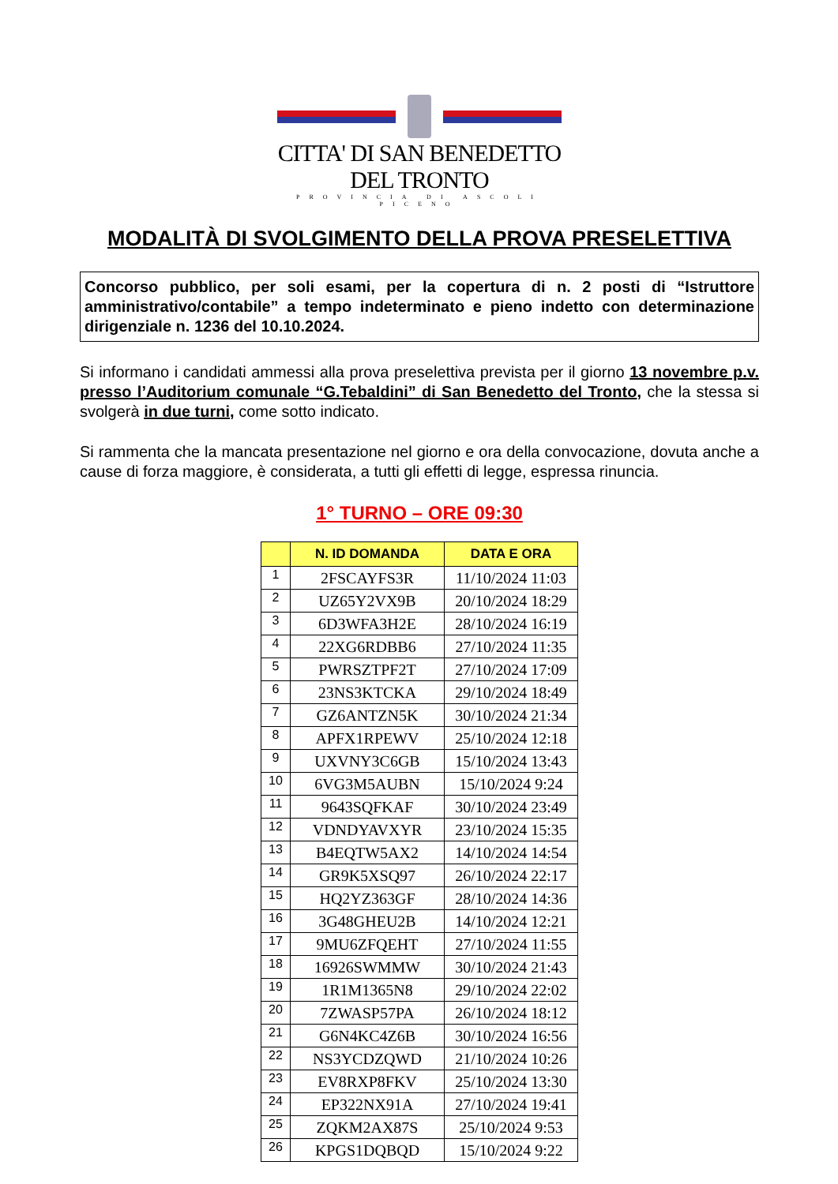CITTA' DI SAN BENEDETTO DEL TRONTO
PROVINCIA DI ASCOLI PICENO
MODALITÀ DI SVOLGIMENTO DELLA PROVA PRESELETTIVA
Concorso pubblico, per soli esami, per la copertura di n. 2 posti di “Istruttore amministrativo/contabile” a tempo indeterminato e pieno indetto con determinazione dirigenziale n. 1236 del 10.10.2024.
Si informano i candidati ammessi alla prova preselettiva prevista per il giorno 13 novembre p.v. presso l’Auditorium comunale “G.Tebaldini” di San Benedetto del Tronto, che la stessa si svolgerà in due turni, come sotto indicato.
Si rammenta che la mancata presentazione nel giorno e ora della convocazione, dovuta anche a cause di forza maggiore, è considerata, a tutti gli effetti di legge, espressa rinuncia.
1° TURNO – ORE 09:30
| | N. ID DOMANDA | DATA E ORA |
| --- | --- | --- |
| 1 | 2FSCAYFS3R | 11/10/2024 11:03 |
| 2 | UZ65Y2VX9B | 20/10/2024 18:29 |
| 3 | 6D3WFA3H2E | 28/10/2024 16:19 |
| 4 | 22XG6RDBB6 | 27/10/2024 11:35 |
| 5 | PWRSZTPF2T | 27/10/2024 17:09 |
| 6 | 23NS3KTCKA | 29/10/2024 18:49 |
| 7 | GZ6ANTZN5K | 30/10/2024 21:34 |
| 8 | APFX1RPEWV | 25/10/2024 12:18 |
| 9 | UXVNY3C6GB | 15/10/2024 13:43 |
| 10 | 6VG3M5AUBN | 15/10/2024 9:24 |
| 11 | 9643SQFKAF | 30/10/2024 23:49 |
| 12 | VDNDYAVXYR | 23/10/2024 15:35 |
| 13 | B4EQTW5AX2 | 14/10/2024 14:54 |
| 14 | GR9K5XSQ97 | 26/10/2024 22:17 |
| 15 | HQ2YZ363GF | 28/10/2024 14:36 |
| 16 | 3G48GHEU2B | 14/10/2024 12:21 |
| 17 | 9MU6ZFQEHT | 27/10/2024 11:55 |
| 18 | 16926SWMMW | 30/10/2024 21:43 |
| 19 | 1R1M1365N8 | 29/10/2024 22:02 |
| 20 | 7ZWASP57PA | 26/10/2024 18:12 |
| 21 | G6N4KC4Z6B | 30/10/2024 16:56 |
| 22 | NS3YCDZQWD | 21/10/2024 10:26 |
| 23 | EV8RXP8FKV | 25/10/2024 13:30 |
| 24 | EP322NX91A | 27/10/2024 19:41 |
| 25 | ZQKM2AX87S | 25/10/2024 9:53 |
| 26 | KPGS1DQBQD | 15/10/2024 9:22 |